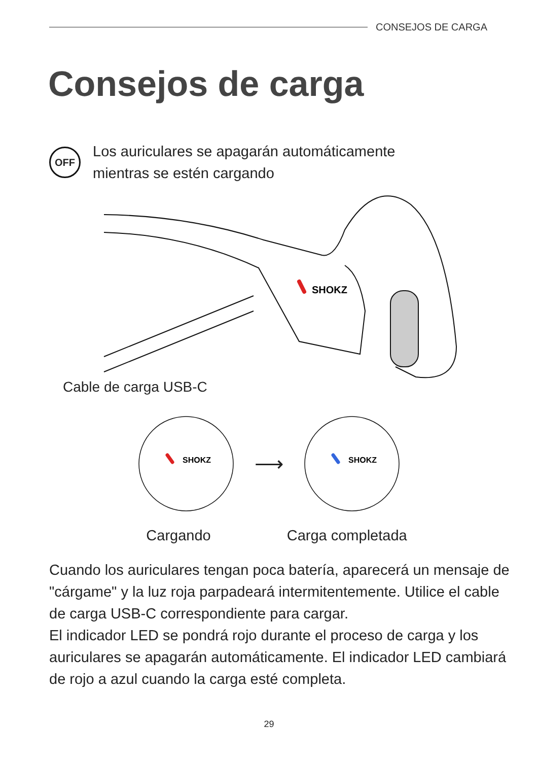CONSEJOS DE CARGA
Consejos de carga
OFF
Los auriculares se apagarán automáticamente
mientras se estén cargando
SHOKZ
Cable de carga USB-C
SHOKZ
⟶
SHOKZ
Cargando Carga completada
Cuando los auriculares tengan poca batería, aparecerá un mensaje de "cárgame" y la luz roja parpadeará intermitentemente. Utilice el cable de carga USB-C correspondiente para cargar.
El indicador LED se pondrá rojo durante el proceso de carga y los auriculares se apagarán automáticamente. El indicador LED cambiará de rojo a azul cuando la carga esté completa.
29